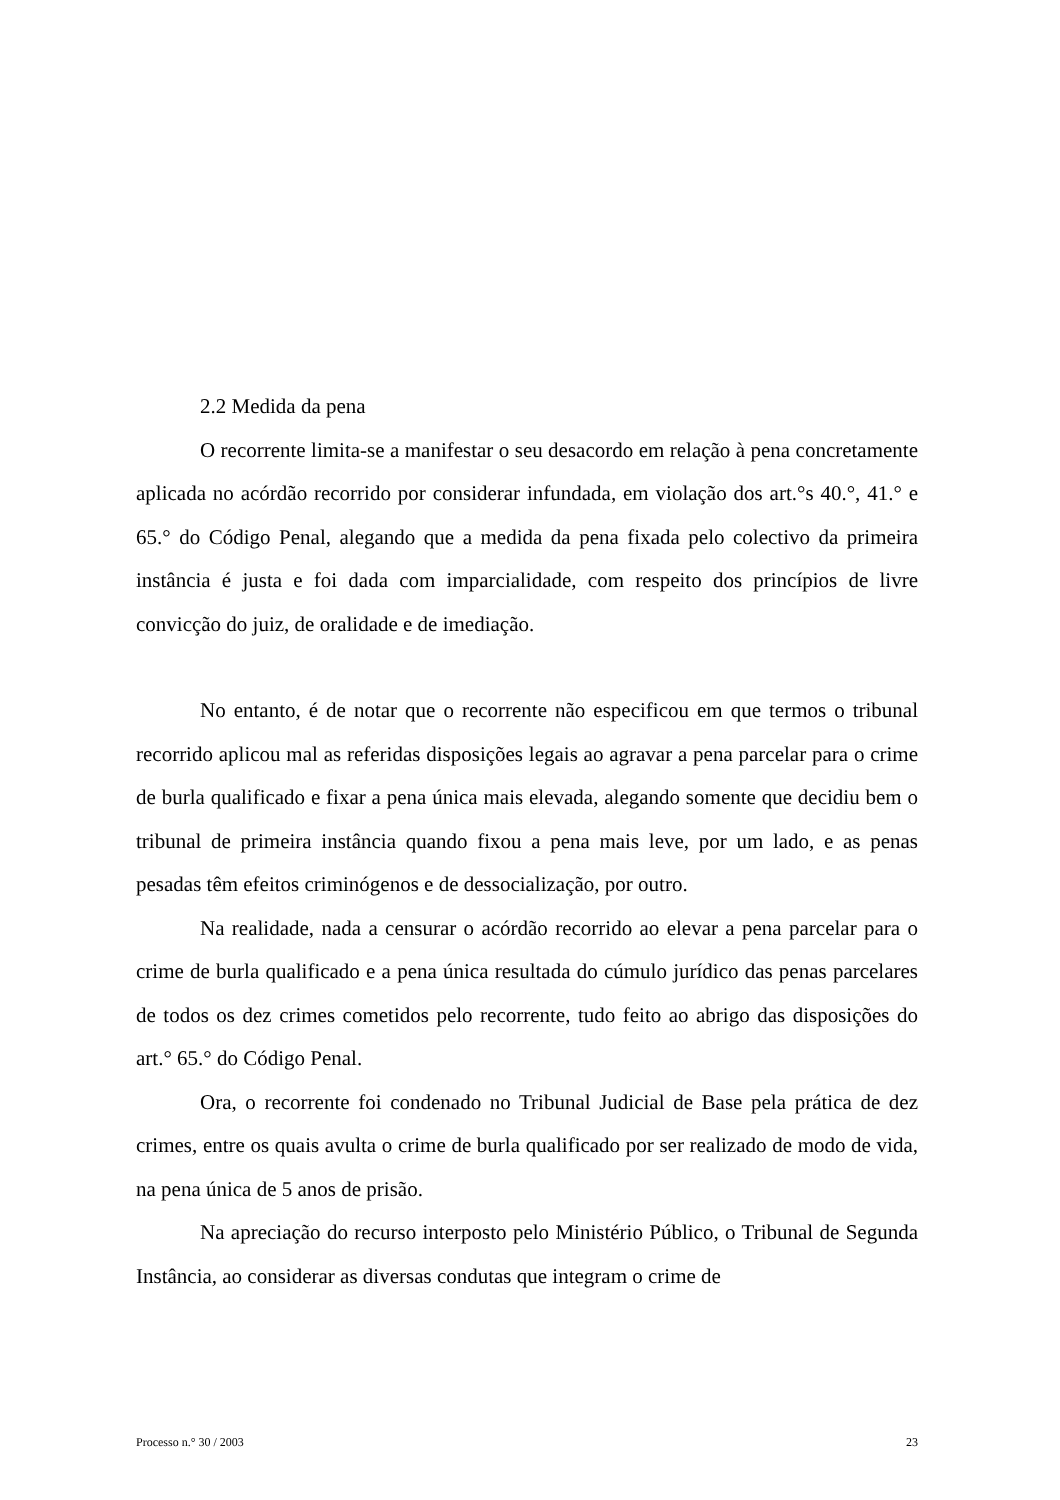2.2 Medida da pena
O recorrente limita-se a manifestar o seu desacordo em relação à pena concretamente aplicada no acórdão recorrido por considerar infundada, em violação dos art.°s 40.°, 41.° e 65.° do Código Penal, alegando que a medida da pena fixada pelo colectivo da primeira instância é justa e foi dada com imparcialidade, com respeito dos princípios de livre convicção do juiz, de oralidade e de imediação.
No entanto, é de notar que o recorrente não especificou em que termos o tribunal recorrido aplicou mal as referidas disposições legais ao agravar a pena parcelar para o crime de burla qualificado e fixar a pena única mais elevada, alegando somente que decidiu bem o tribunal de primeira instância quando fixou a pena mais leve, por um lado, e as penas pesadas têm efeitos criminógenos e de dessocialização, por outro.
Na realidade, nada a censurar o acórdão recorrido ao elevar a pena parcelar para o crime de burla qualificado e a pena única resultada do cúmulo jurídico das penas parcelares de todos os dez crimes cometidos pelo recorrente, tudo feito ao abrigo das disposições do art.° 65.° do Código Penal.
Ora, o recorrente foi condenado no Tribunal Judicial de Base pela prática de dez crimes, entre os quais avulta o crime de burla qualificado por ser realizado de modo de vida, na pena única de 5 anos de prisão.
Na apreciação do recurso interposto pelo Ministério Público, o Tribunal de Segunda Instância, ao considerar as diversas condutas que integram o crime de
Processo n.° 30 / 2003 23